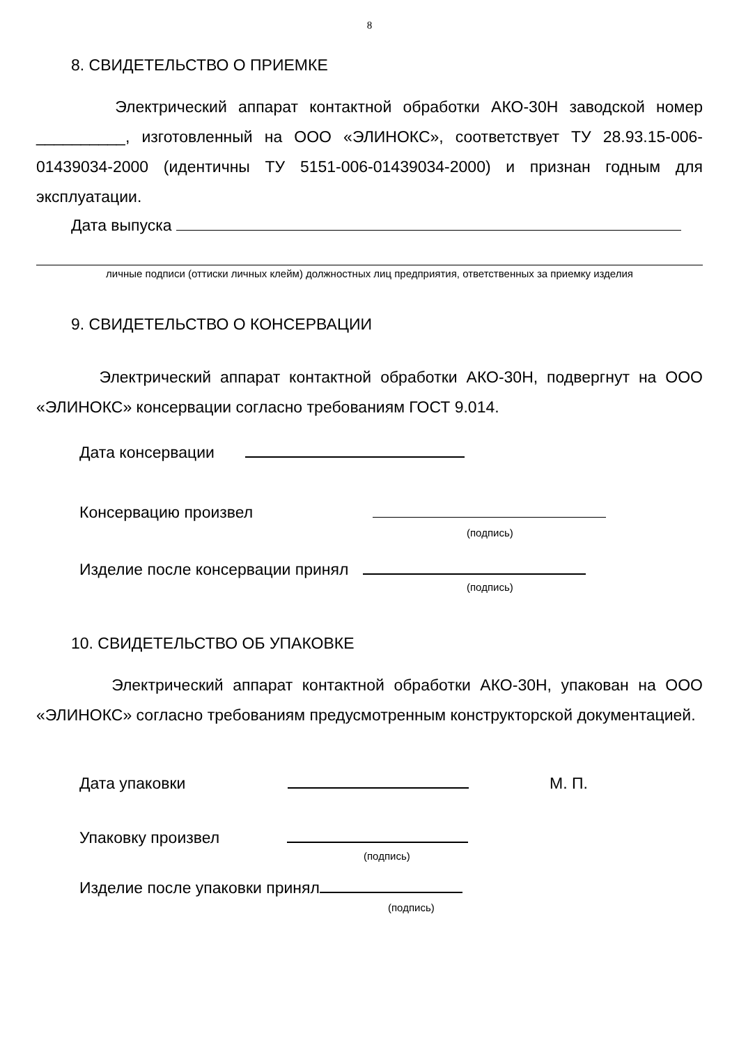8
8. СВИДЕТЕЛЬСТВО О ПРИЕМКЕ
Электрический аппарат контактной обработки АКО-30Н заводской номер __________, изготовленный на ООО «ЭЛИНОКС», соответствует ТУ 28.93.15-006-01439034-2000 (идентичны ТУ 5151-006-01439034-2000) и признан годным для эксплуатации.
Дата выпуска
личные подписи (оттиски личных клейм) должностных лиц предприятия, ответственных за приемку изделия
9. СВИДЕТЕЛЬСТВО О КОНСЕРВАЦИИ
Электрический аппарат контактной обработки АКО-30Н, подвергнут на ООО «ЭЛИНОКС» консервации согласно требованиям ГОСТ 9.014.
Дата консервации
Консервацию произвел
(подпись)
Изделие после консервации принял
(подпись)
10. СВИДЕТЕЛЬСТВО ОБ УПАКОВКЕ
Электрический аппарат контактной обработки АКО-30Н, упакован на ООО «ЭЛИНОКС» согласно требованиям предусмотренным конструкторской документацией.
Дата упаковки М. П.
Упаковку произвел
(подпись)
Изделие после упаковки принял
(подпись)